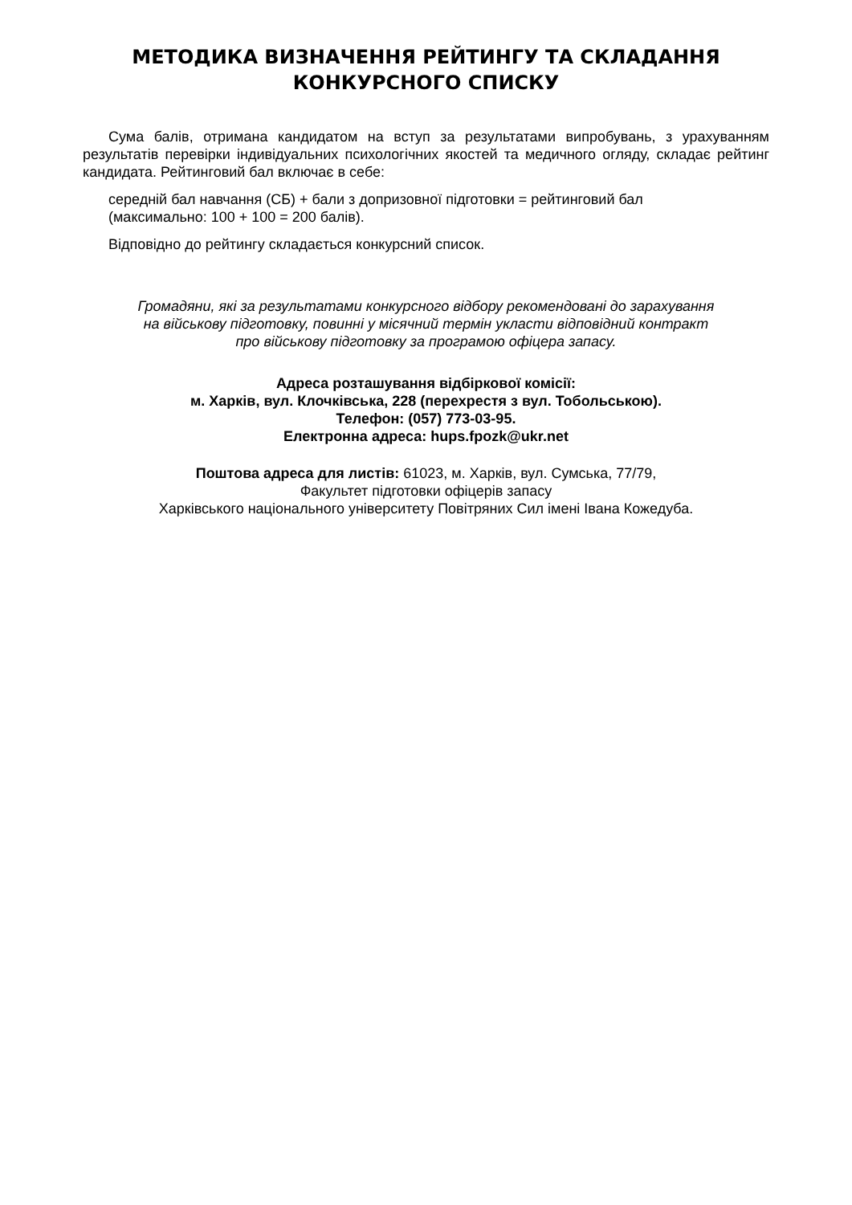МЕТОДИКА ВИЗНАЧЕННЯ РЕЙТИНГУ ТА СКЛАДАННЯ
КОНКУРСНОГО СПИСКУ
Сума балів, отримана кандидатом на вступ за результатами випробувань, з урахуванням результатів перевірки індивідуальних психологічних якостей та медичного огляду, складає рейтинг кандидата. Рейтинговий бал включає в себе:
середній бал навчання (СБ) + бали з допризовної підготовки = рейтинговий бал
(максимально: 100 + 100 = 200 балів).
Відповідно до рейтингу складається конкурсний список.
Громадяни, які за результатами конкурсного відбору рекомендовані до зарахування
на військову підготовку, повинні у місячний термін укласти відповідний контракт
про військову підготовку за програмою офіцера запасу.
Адреса розташування відбіркової комісії:
м. Харків, вул. Клочківська, 228 (перехрестя з вул. Тобольською).
Телефон: (057) 773-03-95.
Електронна адреса: hups.fpozk@ukr.net
Поштова адреса для листів: 61023, м. Харків, вул. Сумська, 77/79,
Факультет підготовки офіцерів запасу
Харківського національного університету Повітряних Сил імені Івана Кожедуба.